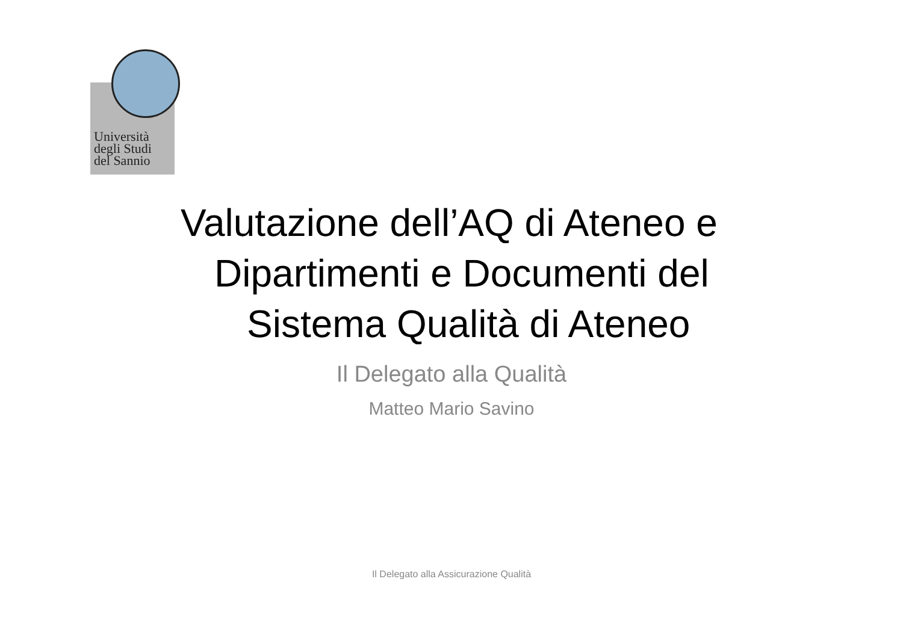Università
degli Studi
del Sannio
Valutazione dell’AQ di Ateneo e
Dipartimenti e Documenti del
Sistema Qualità di Ateneo
Il Delegato alla Qualità
Matteo Mario Savino
Il Delegato alla Assicurazione Qualità